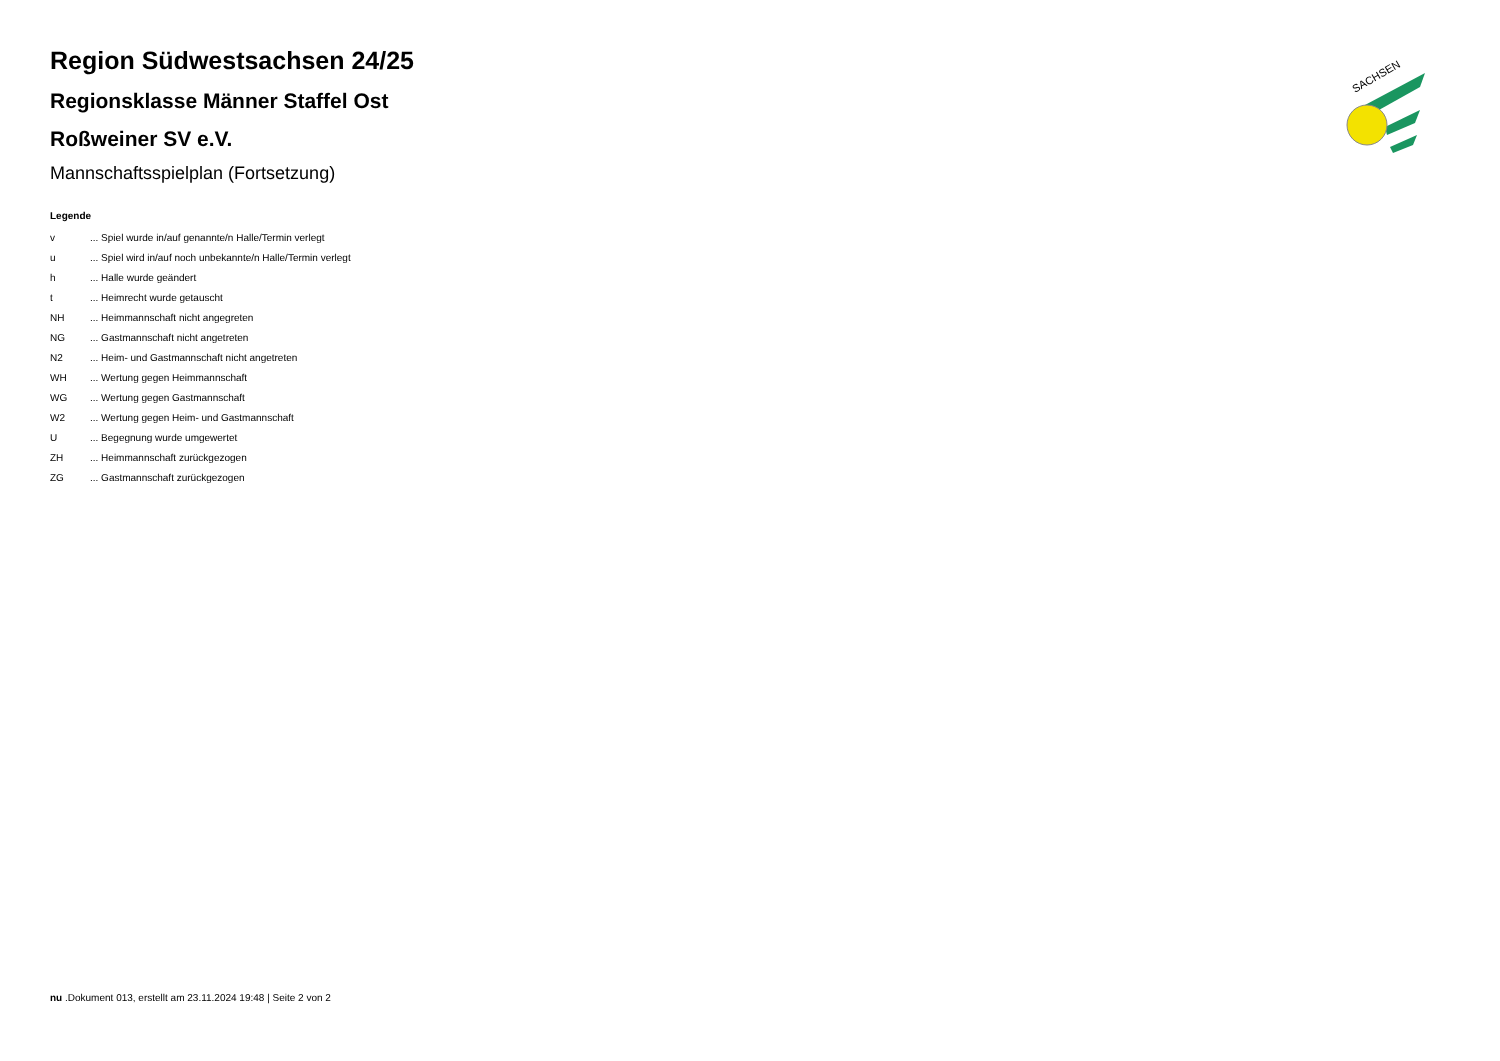SACHSEN
Region Südwestsachsen 24/25
Regionsklasse Männer Staffel Ost
Roßweiner SV e.V.
Mannschaftsspielplan (Fortsetzung)
Legende
| v | ... Spiel wurde in/auf genannte/n Halle/Termin verlegt |
| u | ... Spiel wird in/auf noch unbekannte/n Halle/Termin verlegt |
| h | ... Halle wurde geändert |
| t | ... Heimrecht wurde getauscht |
| NH | ... Heimmannschaft nicht angegreten |
| NG | ... Gastmannschaft nicht angetreten |
| N2 | ... Heim- und Gastmannschaft nicht angetreten |
| WH | ... Wertung gegen Heimmannschaft |
| WG | ... Wertung gegen Gastmannschaft |
| W2 | ... Wertung gegen Heim- und Gastmannschaft |
| U | ... Begegnung wurde umgewertet |
| ZH | ... Heimmannschaft zurückgezogen |
| ZG | ... Gastmannschaft zurückgezogen |
nu .Dokument 013, erstellt am 23.11.2024 19:48 | Seite 2 von 2